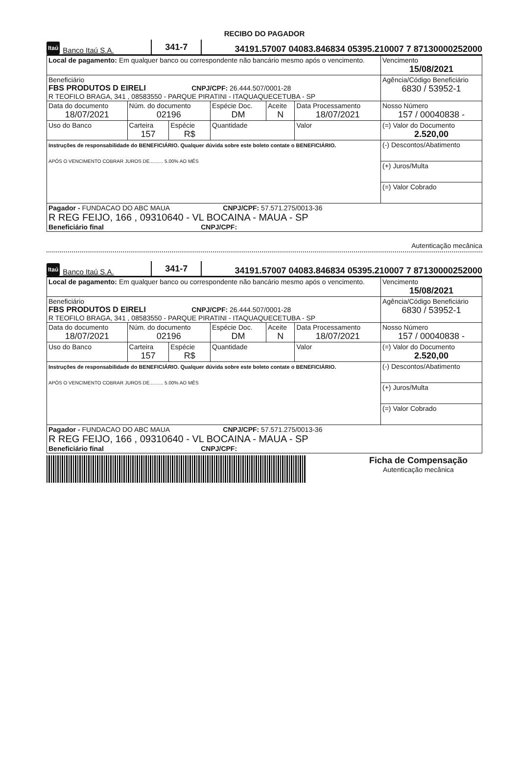RECIBO DO PAGADOR
Itaú Banco Itaú S.A. 341-7 34191.57007 04083.846834 05395.210007 7 87130000252000
| Local de pagamento: Em qualquer banco ou correspondente não bancário mesmo após o vencimento. | | | | | | Vencimento 15/08/2021 |
| Beneficiário FBS PRODUTOS D EIRELI CNPJ/CPF: 26.444.507/0001-28 R TEOFILO BRAGA, 341 , 08583550 - PARQUE PIRATINI - ITAQUAQUECETUBA - SP | | | | | | Agência/Código Beneficiário 6830 / 53952-1 |
| Data do documento 18/07/2021 | Núm. do documento 02196 | | Espécie Doc. DM | Aceite N | Data Processamento 18/07/2021 | Nosso Número 157 / 00040838 - |
| Uso do Banco | Carteira 157 | Espécie R$ | Quantidade | | Valor | (=) Valor do Documento 2.520,00 |
| Instruções de responsabilidade do BENEFICIÁRIO. Qualquer dúvida sobre este boleto contate o BENEFICIÁRIO. APÓS O VENCIMENTO COBRAR JUROS DE.......... 5.00% AO MÊS | | | | | | (-) Descontos/Abatimento |
| | | | | | | (+) Juros/Multa |
| | | | | | | (=) Valor Cobrado |
| Pagador - FUNDACAO DO ABC MAUA CNPJ/CPF: 57.571.275/0013-36 R REG FEIJO, 166 , 09310640 - VL BOCAINA - MAUA - SP Beneficiário final CNPJ/CPF: | | | | | | |
Autenticação mecânica
Itaú Banco Itaú S.A. 341-7 34191.57007 04083.846834 05395.210007 7 87130000252000
| Local de pagamento: Em qualquer banco ou correspondente não bancário mesmo após o vencimento. | | | | | | Vencimento 15/08/2021 |
| Beneficiário FBS PRODUTOS D EIRELI CNPJ/CPF: 26.444.507/0001-28 R TEOFILO BRAGA, 341 , 08583550 - PARQUE PIRATINI - ITAQUAQUECETUBA - SP | | | | | | Agência/Código Beneficiário 6830 / 53952-1 |
| Data do documento 18/07/2021 | Núm. do documento 02196 | | Espécie Doc. DM | Aceite N | Data Processamento 18/07/2021 | Nosso Número 157 / 00040838 - |
| Uso do Banco | Carteira 157 | Espécie R$ | Quantidade | | Valor | (=) Valor do Documento 2.520,00 |
| Instruções de responsabilidade do BENEFICIÁRIO. Qualquer dúvida sobre este boleto contate o BENEFICIÁRIO. APÓS O VENCIMENTO COBRAR JUROS DE.......... 5.00% AO MÊS | | | | | | (-) Descontos/Abatimento |
| | | | | | | (+) Juros/Multa |
| | | | | | | (=) Valor Cobrado |
| Pagador - FUNDACAO DO ABC MAUA CNPJ/CPF: 57.571.275/0013-36 R REG FEIJO, 166 , 09310640 - VL BOCAINA - MAUA - SP Beneficiário final CNPJ/CPF: | | | | | | |
Ficha de Compensação
Autenticação mecânica